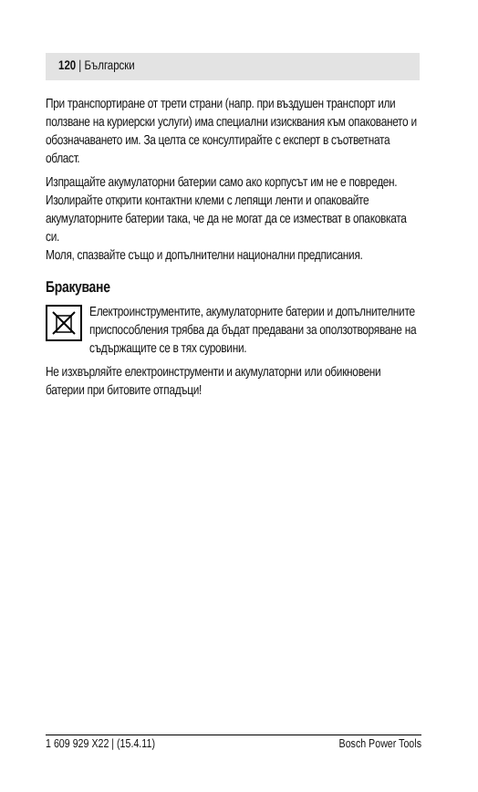120 | Български
При транспортиране от трети страни (напр. при въздушен транспорт или ползване на куриерски услуги) има специални изисквания към опаковането и обозначаването им. За целта се консултирайте с експерт в съответната област.
Изпращайте акумулаторни батерии само ако корпусът им не е повреден. Изолирайте открити контактни клеми с лепящи ленти и опаковайте акумулаторните батерии така, че да не могат да се изместват в опаковката си.
Моля, спазвайте също и допълнителни национални предписания.
Бракуване
Електроинструментите, акумулаторните батерии и допълнителните приспособления трябва да бъдат предавани за оползотворяване на съдържащите се в тях суровини.
Не изхвърляйте електроинструменти и акумулаторни или обикновени батерии при битовите отпадъци!
1 609 929 X22 | (15.4.11) Bosch Power Tools